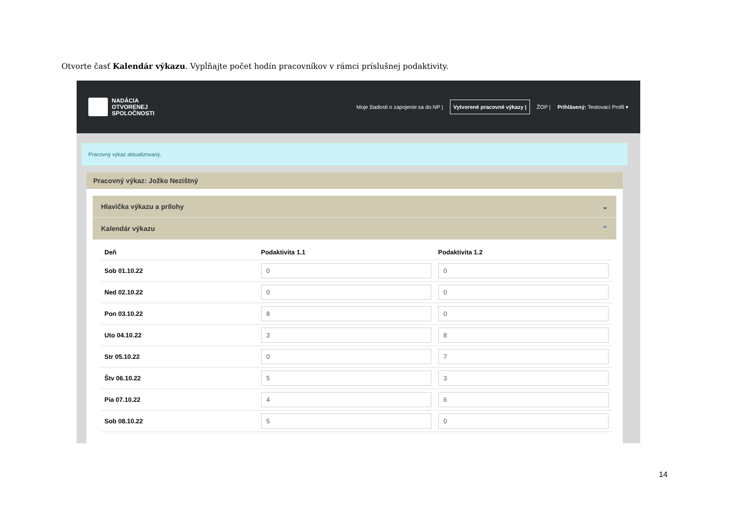Otvorte časť Kalendár výkazu. Vypĺňajte počet hodín pracovníkov v rámci príslušnej podaktivity.
NADÁCIA
OTVORENEJ
SPOLOČNOSTI
Moje žiadosti o zapojenie sa do NP | Vytvorené pracovné výkazy | ŽOP | Prihlásený: Testovací Profil ▾
Pracovný výkaz aktualizovaný.
Pracovný výkaz: Jožko Nezištný
Hlavička výkazu a prílohy ⌄
Kalendár výkazu ⌃
| Deň | Podaktivita 1.1 | Podaktivita 1.2 |
| --- | --- | --- |
| Sob 01.10.22 | 0 | 0 |
| Ned 02.10.22 | 0 | 0 |
| Pon 03.10.22 | 8 | 0 |
| Uto 04.10.22 | 3 | 8 |
| Str 05.10.22 | 0 | 7 |
| Štv 06.10.22 | 5 | 3 |
| Pia 07.10.22 | 4 | 6 |
| Sob 08.10.22 | 5 | 0 |
14